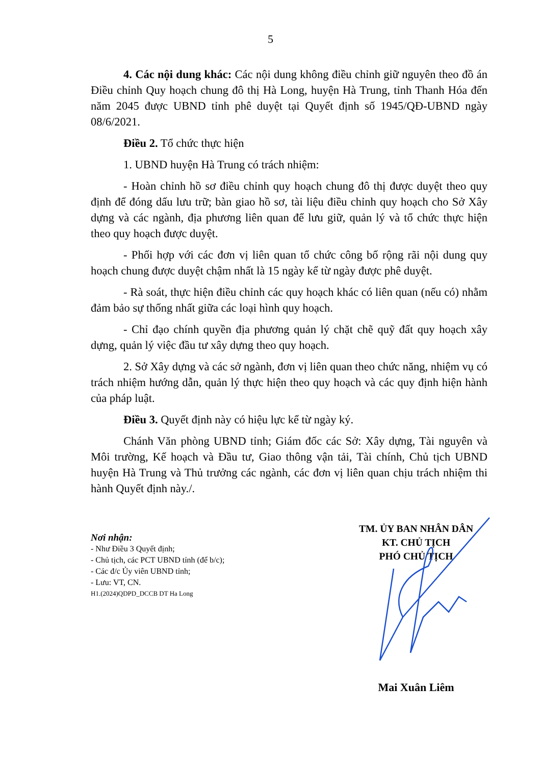5
4. Các nội dung khác: Các nội dung không điều chỉnh giữ nguyên theo đồ án Điều chỉnh Quy hoạch chung đô thị Hà Long, huyện Hà Trung, tỉnh Thanh Hóa đến năm 2045 được UBND tỉnh phê duyệt tại Quyết định số 1945/QĐ-UBND ngày 08/6/2021.
Điều 2. Tổ chức thực hiện
1. UBND huyện Hà Trung có trách nhiệm:
- Hoàn chỉnh hồ sơ điều chỉnh quy hoạch chung đô thị được duyệt theo quy định để đóng dấu lưu trữ; bàn giao hồ sơ, tài liệu điều chỉnh quy hoạch cho Sở Xây dựng và các ngành, địa phương liên quan để lưu giữ, quản lý và tổ chức thực hiện theo quy hoạch được duyệt.
- Phối hợp với các đơn vị liên quan tổ chức công bố rộng rãi nội dung quy hoạch chung được duyệt chậm nhất là 15 ngày kể từ ngày được phê duyệt.
- Rà soát, thực hiện điều chỉnh các quy hoạch khác có liên quan (nếu có) nhằm đảm bảo sự thống nhất giữa các loại hình quy hoạch.
- Chỉ đạo chính quyền địa phương quản lý chặt chẽ quỹ đất quy hoạch xây dựng, quản lý việc đầu tư xây dựng theo quy hoạch.
2. Sở Xây dựng và các sở ngành, đơn vị liên quan theo chức năng, nhiệm vụ có trách nhiệm hướng dẫn, quản lý thực hiện theo quy hoạch và các quy định hiện hành của pháp luật.
Điều 3. Quyết định này có hiệu lực kể từ ngày ký.
Chánh Văn phòng UBND tỉnh; Giám đốc các Sở: Xây dựng, Tài nguyên và Môi trường, Kế hoạch và Đầu tư, Giao thông vận tải, Tài chính, Chủ tịch UBND huyện Hà Trung và Thủ trưởng các ngành, các đơn vị liên quan chịu trách nhiệm thi hành Quyết định này./.
Nơi nhận:
- Như Điều 3 Quyết định;
- Chủ tịch, các PCT UBND tỉnh (để b/c);
- Các đ/c Ủy viên UBND tỉnh;
- Lưu: VT, CN.
H1.(2024)QDPD_DCCB DT Ha Long
TM. ỦY BAN NHÂN DÂN
KT. CHỦ TỊCH
PHÓ CHỦ TỊCH
Mai Xuân Liêm